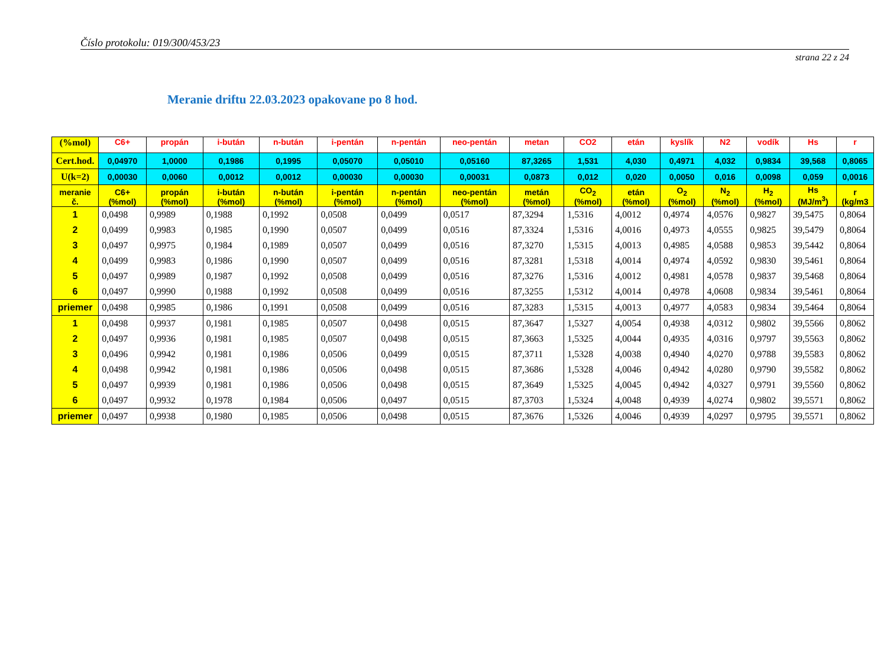Číslo protokolu: 019/300/453/23
strana 22 z 24
Meranie driftu 22.03.2023 opakovane po 8 hod.
| (%mol) | C6+ | propán | i-bután | n-bután | i-pentán | n-pentán | neo-pentán | metan | CO2 | etán | kyslík | N2 | vodík | Hs | r |
| --- | --- | --- | --- | --- | --- | --- | --- | --- | --- | --- | --- | --- | --- | --- | --- |
| Cert.hod. | 0,04970 | 1,0000 | 0,1986 | 0,1995 | 0,05070 | 0,05010 | 0,05160 | 87,3265 | 1,531 | 4,030 | 0,4971 | 4,032 | 0,9834 | 39,568 | 0,8065 |
| U(k=2) | 0,00030 | 0,0060 | 0,0012 | 0,0012 | 0,00030 | 0,00030 | 0,00031 | 0,0873 | 0,012 | 0,020 | 0,0050 | 0,016 | 0,0098 | 0,059 | 0,0016 |
| meranie č. | C6+ (%mol) | propán (%mol) | i-bután (%mol) | n-bután (%mol) | i-pentán (%mol) | n-pentán (%mol) | neo-pentán (%mol) | metán (%mol) | CO<sub>2</sub> (%mol) | etán (%mol) | O<sub>2</sub> (%mol) | N<sub>2</sub> (%mol) | H<sub>2</sub> (%mol) | Hs (MJ/m<sup>3</sup>) | r (kg/m3 |
| 1 | 0,0498 | 0,9989 | 0,1988 | 0,1992 | 0,0508 | 0,0499 | 0,0517 | 87,3294 | 1,5316 | 4,0012 | 0,4974 | 4,0576 | 0,9827 | 39,5475 | 0,8064 |
| 2 | 0,0499 | 0,9983 | 0,1985 | 0,1990 | 0,0507 | 0,0499 | 0,0516 | 87,3324 | 1,5316 | 4,0016 | 0,4973 | 4,0555 | 0,9825 | 39,5479 | 0,8064 |
| 3 | 0,0497 | 0,9975 | 0,1984 | 0,1989 | 0,0507 | 0,0499 | 0,0516 | 87,3270 | 1,5315 | 4,0013 | 0,4985 | 4,0588 | 0,9853 | 39,5442 | 0,8064 |
| 4 | 0,0499 | 0,9983 | 0,1986 | 0,1990 | 0,0507 | 0,0499 | 0,0516 | 87,3281 | 1,5318 | 4,0014 | 0,4974 | 4,0592 | 0,9830 | 39,5461 | 0,8064 |
| 5 | 0,0497 | 0,9989 | 0,1987 | 0,1992 | 0,0508 | 0,0499 | 0,0516 | 87,3276 | 1,5316 | 4,0012 | 0,4981 | 4,0578 | 0,9837 | 39,5468 | 0,8064 |
| 6 | 0,0497 | 0,9990 | 0,1988 | 0,1992 | 0,0508 | 0,0499 | 0,0516 | 87,3255 | 1,5312 | 4,0014 | 0,4978 | 4,0608 | 0,9834 | 39,5461 | 0,8064 |
| priemer | 0,0498 | 0,9985 | 0,1986 | 0,1991 | 0,0508 | 0,0499 | 0,0516 | 87,3283 | 1,5315 | 4,0013 | 0,4977 | 4,0583 | 0,9834 | 39,5464 | 0,8064 |
| 1 | 0,0498 | 0,9937 | 0,1981 | 0,1985 | 0,0507 | 0,0498 | 0,0515 | 87,3647 | 1,5327 | 4,0054 | 0,4938 | 4,0312 | 0,9802 | 39,5566 | 0,8062 |
| 2 | 0,0497 | 0,9936 | 0,1981 | 0,1985 | 0,0507 | 0,0498 | 0,0515 | 87,3663 | 1,5325 | 4,0044 | 0,4935 | 4,0316 | 0,9797 | 39,5563 | 0,8062 |
| 3 | 0,0496 | 0,9942 | 0,1981 | 0,1986 | 0,0506 | 0,0499 | 0,0515 | 87,3711 | 1,5328 | 4,0038 | 0,4940 | 4,0270 | 0,9788 | 39,5583 | 0,8062 |
| 4 | 0,0498 | 0,9942 | 0,1981 | 0,1986 | 0,0506 | 0,0498 | 0,0515 | 87,3686 | 1,5328 | 4,0046 | 0,4942 | 4,0280 | 0,9790 | 39,5582 | 0,8062 |
| 5 | 0,0497 | 0,9939 | 0,1981 | 0,1986 | 0,0506 | 0,0498 | 0,0515 | 87,3649 | 1,5325 | 4,0045 | 0,4942 | 4,0327 | 0,9791 | 39,5560 | 0,8062 |
| 6 | 0,0497 | 0,9932 | 0,1978 | 0,1984 | 0,0506 | 0,0497 | 0,0515 | 87,3703 | 1,5324 | 4,0048 | 0,4939 | 4,0274 | 0,9802 | 39,5571 | 0,8062 |
| priemer | 0,0497 | 0,9938 | 0,1980 | 0,1985 | 0,0506 | 0,0498 | 0,0515 | 87,3676 | 1,5326 | 4,0046 | 0,4939 | 4,0297 | 0,9795 | 39,5571 | 0,8062 |